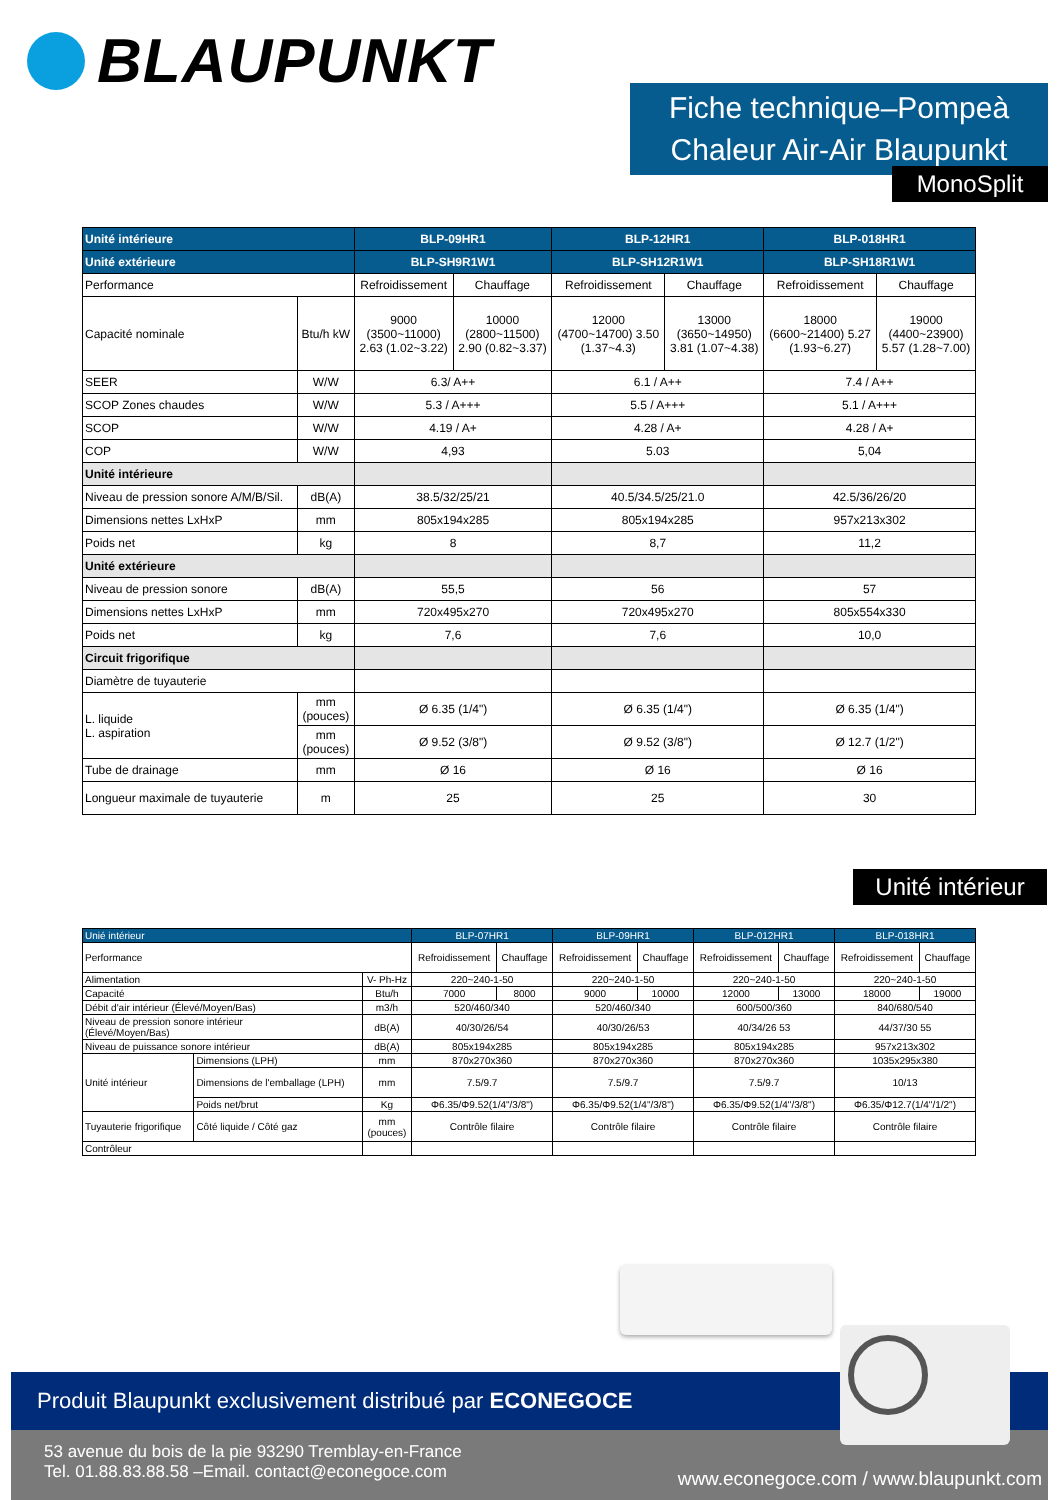BLAUPUNKT
Fiche technique–Pompeà
Chaleur Air-Air Blaupunkt
MonoSplit
| Unité intérieure | | BLP-09HR1 | | BLP-12HR1 | | BLP-018HR1 | |
| --- | --- | --- | --- | --- | --- | --- | --- |
| Unité extérieure | | BLP-SH9R1W1 | | BLP-SH12R1W1 | | BLP-SH18R1W1 | |
| Performance | | Refroidissement | Chauffage | Refroidissement | Chauffage | Refroidissement | Chauffage |
| Capacité nominale | Btu/h kW | 9000 (3500~11000) 2.63 (1.02~3.22) | 10000 (2800~11500) 2.90 (0.82~3.37) | 12000 (4700~14700) 3.50 (1.37~4.3) | 13000 (3650~14950) 3.81 (1.07~4.38) | 18000 (6600~21400) 5.27 (1.93~6.27) | 19000 (4400~23900) 5.57 (1.28~7.00) |
| SEER | W/W | 6.3/ A++ | | 6.1 / A++ | | 7.4 / A++ | |
| SCOP Zones chaudes | W/W | 5.3 / A+++ | | 5.5 / A+++ | | 5.1 / A+++ | |
| SCOP | W/W | 4.19 / A+ | | 4.28 / A+ | | 4.28 / A+ | |
| COP | W/W | 4,93 | | 5.03 | | 5,04 | |
| Unité intérieure | | | | | | | |
| Niveau de pression sonore A/M/B/Sil. | dB(A) | 38.5/32/25/21 | | 40.5/34.5/25/21.0 | | 42.5/36/26/20 | |
| Dimensions nettes LxHxP | mm | 805x194x285 | | 805x194x285 | | 957x213x302 | |
| Poids net | kg | 8 | | 8,7 | | 11,2 | |
| Unité extérieure | | | | | | | |
| Niveau de pression sonore | dB(A) | 55,5 | | 56 | | 57 | |
| Dimensions nettes LxHxP | mm | 720x495x270 | | 720x495x270 | | 805x554x330 | |
| Poids net | kg | 7,6 | | 7,6 | | 10,0 | |
| Circuit frigorifique | | | | | | | |
| Diamètre de tuyauterie | | | | | | | |
| L. liquide L. aspiration | mm (pouces) | Ø 6.35 (1/4") | | Ø 6.35 (1/4") | | Ø 6.35 (1/4") | |
| | mm (pouces) | Ø 9.52 (3/8") | | Ø 9.52 (3/8") | | Ø 12.7 (1/2") | |
| Tube de drainage | mm | Ø 16 | | Ø 16 | | Ø 16 | |
| Longueur maximale de tuyauterie | m | 25 | | 25 | | 30 | |
Unité intérieur
| Unié intérieur | | | BLP-07HR1 | | BLP-09HR1 | | BLP-012HR1 | | BLP-018HR1 | |
| --- | --- | --- | --- | --- | --- | --- | --- | --- | --- | --- |
| Performance | | | Refroidissement | Chauffage | Refroidissement | Chauffage | Refroidissement | Chauffage | Refroidissement | Chauffage |
| Alimentation | | V- Ph-Hz | 220~240-1-50 | | 220~240-1-50 | | 220~240-1-50 | | 220~240-1-50 | |
| Capacité | | Btu/h | 7000 | 8000 | 9000 | 10000 | 12000 | 13000 | 18000 | 19000 |
| Débit d'air intérieur (Élevé/Moyen/Bas) | | m3/h | 520/460/340 | | 520/460/340 | | 600/500/360 | | 840/680/540 | |
| Niveau de pression sonore intérieur (Élevé/Moyen/Bas) | | dB(A) | 40/30/26/54 | | 40/30/26/53 | | 40/34/26 53 | | 44/37/30 55 | |
| Niveau de puissance sonore intérieur | | dB(A) | 805x194x285 | | 805x194x285 | | 805x194x285 | | 957x213x302 | |
| Unité intérieur | Dimensions (LPH) | mm | 870x270x360 | | 870x270x360 | | 870x270x360 | | 1035x295x380 | |
| | Dimensions de l'emballage (LPH) | mm | 7.5/9.7 | | 7.5/9.7 | | 7.5/9.7 | | 10/13 | |
| | Poids net/brut | Kg | Φ6.35/Φ9.52(1/4"/3/8") | | Φ6.35/Φ9.52(1/4"/3/8") | | Φ6.35/Φ9.52(1/4"/3/8") | | Φ6.35/Φ12.7(1/4"/1/2") | |
| Tuyauterie frigorifique | Côté liquide / Côté gaz | mm (pouces) | Contrôle filaire | | Contrôle filaire | | Contrôle filaire | | Contrôle filaire | |
| Contrôleur | | | | | | | | | | |
Produit Blaupunkt exclusivement distribué par ECONEGOCE
53 avenue du bois de la pie 93290 Tremblay-en-France
Tel. 01.88.83.88.58 –Email. contact@econegoce.com
www.econegoce.com / www.blaupunkt.com